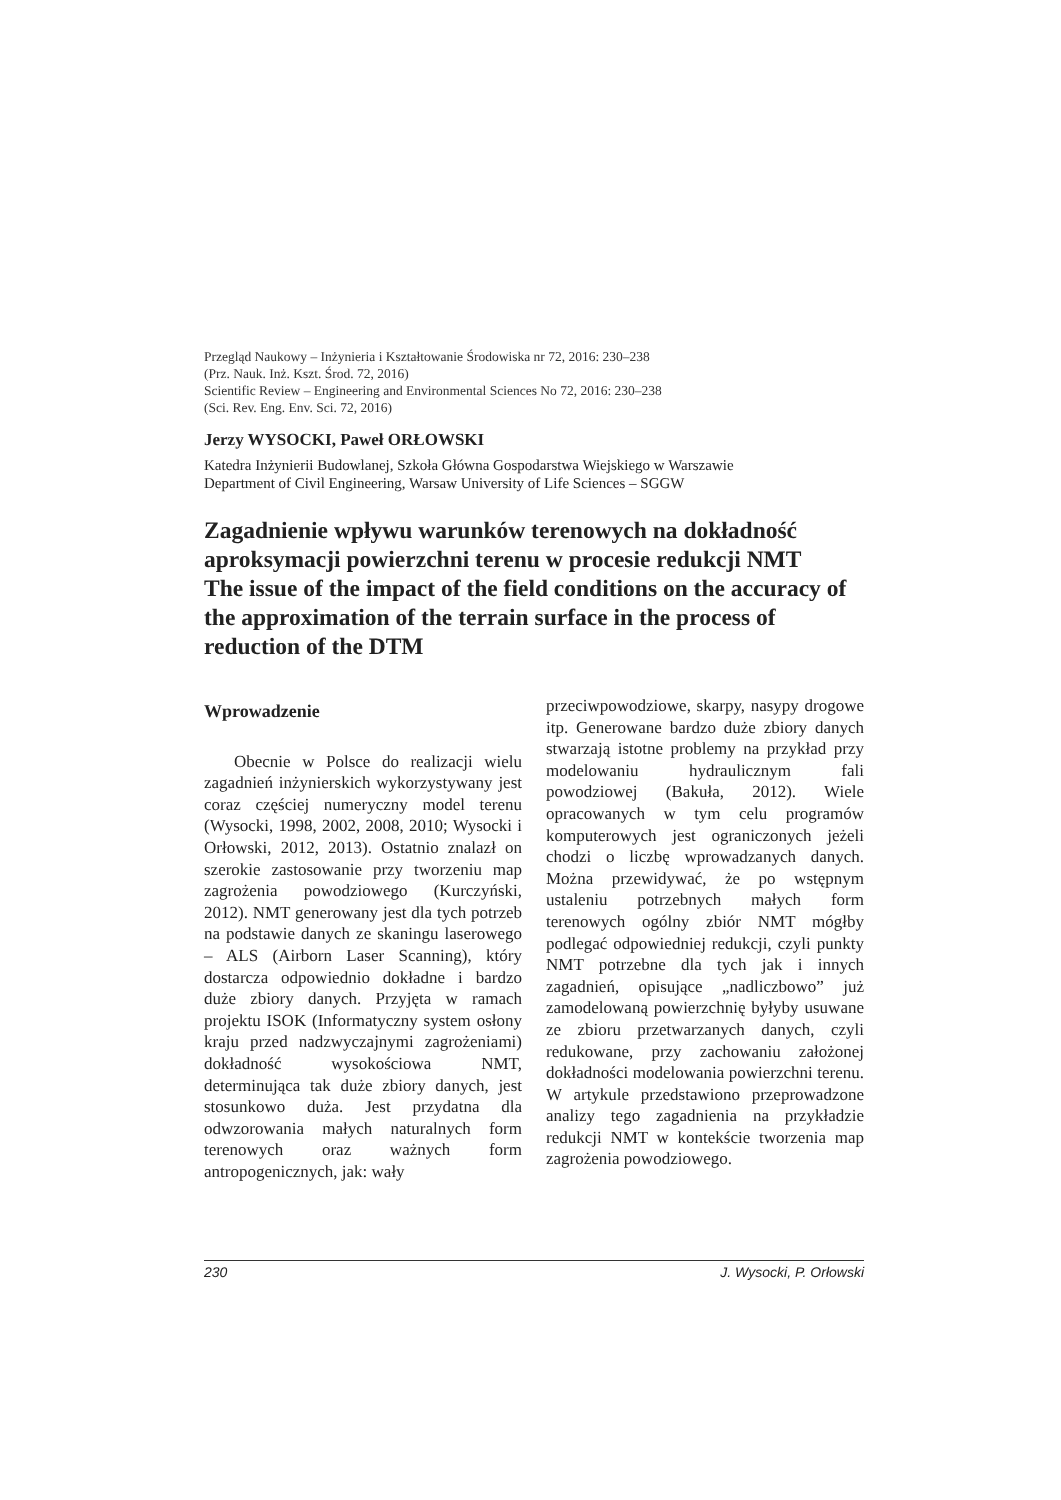Przegląd Naukowy – Inżynieria i Kształtowanie Środowiska nr 72, 2016: 230–238
(Prz. Nauk. Inż. Kszt. Środ. 72, 2016)
Scientific Review – Engineering and Environmental Sciences No 72, 2016: 230–238
(Sci. Rev. Eng. Env. Sci. 72, 2016)
Jerzy WYSOCKI, Paweł ORŁOWSKI
Katedra Inżynierii Budowlanej, Szkoła Główna Gospodarstwa Wiejskiego w Warszawie
Department of Civil Engineering, Warsaw University of Life Sciences – SGGW
Zagadnienie wpływu warunków terenowych na dokładność aproksymacji powierzchni terenu w procesie redukcji NMT
The issue of the impact of the field conditions on the accuracy of the approximation of the terrain surface in the process of reduction of the DTM
Wprowadzenie
Obecnie w Polsce do realizacji wielu zagadnień inżynierskich wykorzystywany jest coraz częściej numeryczny model terenu (Wysocki, 1998, 2002, 2008, 2010; Wysocki i Orłowski, 2012, 2013). Ostatnio znalazł on szerokie zastosowanie przy tworzeniu map zagrożenia powodziowego (Kurczyński, 2012). NMT generowany jest dla tych potrzeb na podstawie danych ze skaningu laserowego – ALS (Airborn Laser Scanning), który dostarcza odpowiednio dokładne i bardzo duże zbiory danych. Przyjęta w ramach projektu ISOK (Informatyczny system osłony kraju przed nadzwyczajnymi zagrożeniami) dokładność wysokościowa NMT, determinująca tak duże zbiory danych, jest stosunkowo duża. Jest przydatna dla odwzorowania małych naturalnych form terenowych oraz ważnych form antropogenicznych, jak: wały
przeciwpowodziowe, skarpy, nasypy drogowe itp. Generowane bardzo duże zbiory danych stwarzają istotne problemy na przykład przy modelowaniu hydraulicznym fali powodziowej (Bakuła, 2012). Wiele opracowanych w tym celu programów komputerowych jest ograniczonych jeżeli chodzi o liczbę wprowadzanych danych. Można przewidywać, że po wstępnym ustaleniu potrzebnych małych form terenowych ogólny zbiór NMT mógłby podlegać odpowiedniej redukcji, czyli punkty NMT potrzebne dla tych jak i innych zagadnień, opisujące „nadliczbowo” już zamodelowaną powierzchnię byłyby usuwane ze zbioru przetwarzanych danych, czyli redukowane, przy zachowaniu założonej dokładności modelowania powierzchni terenu. W artykule przedstawiono przeprowadzone analizy tego zagadnienia na przykładzie redukcji NMT w kontekście tworzenia map zagrożenia powodziowego.
230 J. Wysocki, P. Orłowski